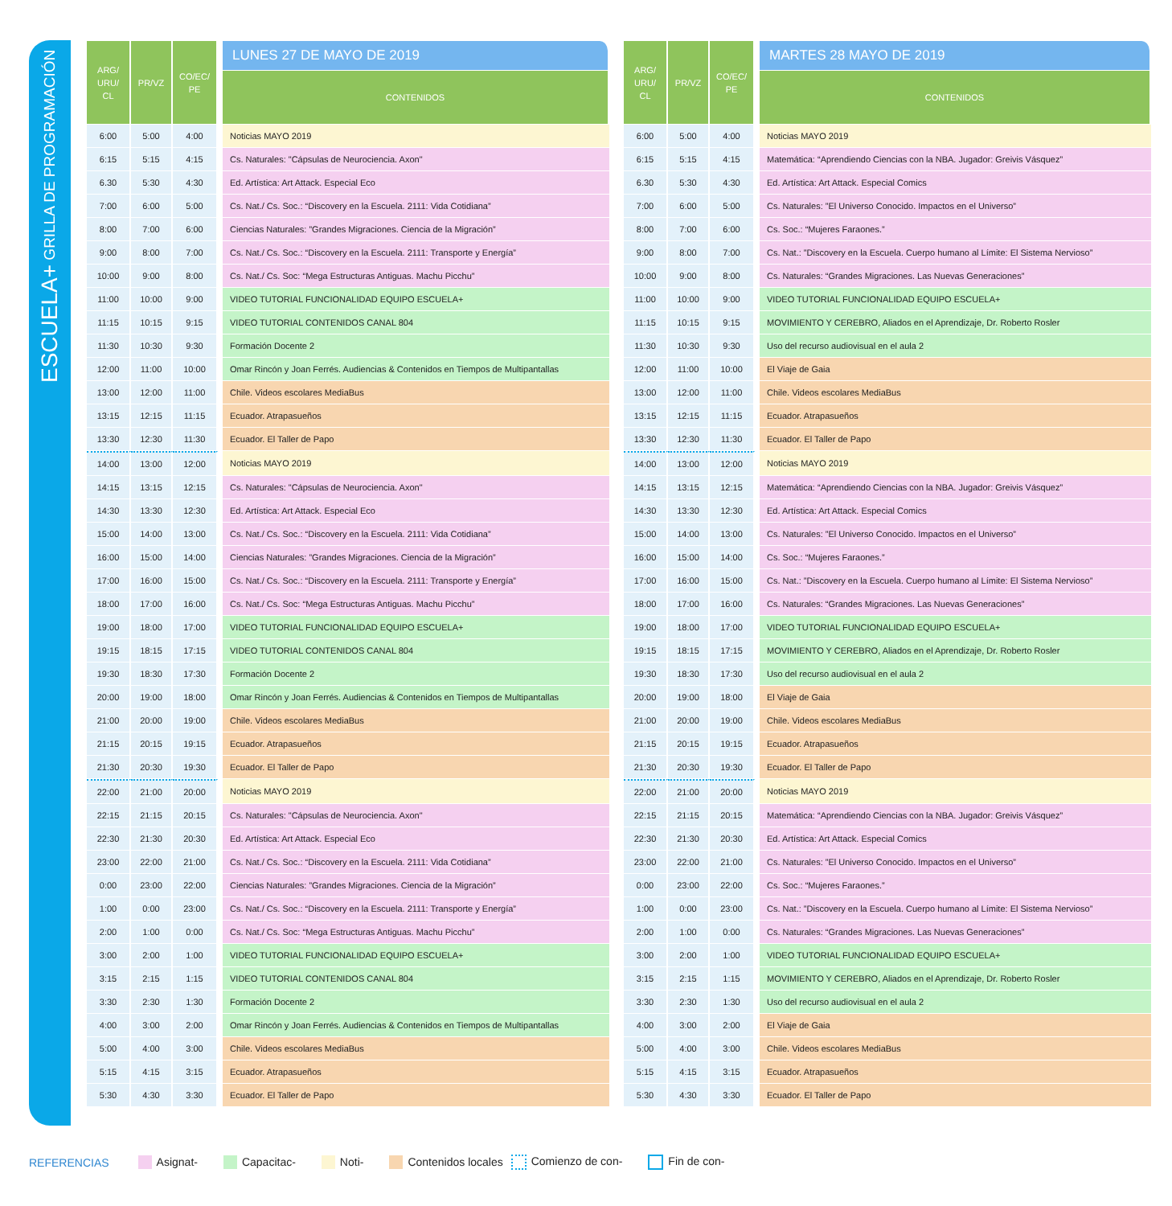ESCUELA+ GRILLA DE PROGRAMACIÓN
| ARG/ URU/ CL | PR/VZ | CO/EC/ PE | | LUNES 27 DE MAYO DE 2019 |
| --- | --- | --- | --- | --- |
| | | | | CONTENIDOS |
| 6:00 | 5:00 | 4:00 | | Noticias MAYO 2019 |
| 6:15 | 5:15 | 4:15 | | Cs. Naturales: "Cápsulas de Neurociencia. Axon" |
| 6.30 | 5:30 | 4:30 | | Ed. Artística: Art Attack. Especial Eco |
| 7:00 | 6:00 | 5:00 | | Cs. Nat./ Cs. Soc.: “Discovery en la Escuela. 2111: Vida Cotidiana” |
| 8:00 | 7:00 | 6:00 | | Ciencias Naturales: ”Grandes Migraciones. Ciencia de la Migración” |
| 9:00 | 8:00 | 7:00 | | Cs. Nat./ Cs. Soc.: “Discovery en la Escuela. 2111: Transporte y Energía” |
| 10:00 | 9:00 | 8:00 | | Cs. Nat./ Cs. Soc: “Mega Estructuras Antiguas. Machu Picchu” |
| 11:00 | 10:00 | 9:00 | | VIDEO TUTORIAL FUNCIONALIDAD EQUIPO ESCUELA+ |
| 11:15 | 10:15 | 9:15 | | VIDEO TUTORIAL CONTENIDOS CANAL 804 |
| 11:30 | 10:30 | 9:30 | | Formación Docente 2 |
| 12:00 | 11:00 | 10:00 | | Omar Rincón y Joan Ferrés. Audiencias & Contenidos en Tiempos de Multipantallas |
| 13:00 | 12:00 | 11:00 | | Chile. Videos escolares MediaBus |
| 13:15 | 12:15 | 11:15 | | Ecuador. Atrapasueños |
| 13:30 | 12:30 | 11:30 | | Ecuador. El Taller de Papo |
| 14:00 | 13:00 | 12:00 | | Noticias MAYO 2019 |
| 14:15 | 13:15 | 12:15 | | Cs. Naturales: "Cápsulas de Neurociencia. Axon" |
| 14:30 | 13:30 | 12:30 | | Ed. Artística: Art Attack. Especial Eco |
| 15:00 | 14:00 | 13:00 | | Cs. Nat./ Cs. Soc.: “Discovery en la Escuela. 2111: Vida Cotidiana” |
| 16:00 | 15:00 | 14:00 | | Ciencias Naturales: ”Grandes Migraciones. Ciencia de la Migración” |
| 17:00 | 16:00 | 15:00 | | Cs. Nat./ Cs. Soc.: “Discovery en la Escuela. 2111: Transporte y Energía” |
| 18:00 | 17:00 | 16:00 | | Cs. Nat./ Cs. Soc: “Mega Estructuras Antiguas. Machu Picchu” |
| 19:00 | 18:00 | 17:00 | | VIDEO TUTORIAL FUNCIONALIDAD EQUIPO ESCUELA+ |
| 19:15 | 18:15 | 17:15 | | VIDEO TUTORIAL CONTENIDOS CANAL 804 |
| 19:30 | 18:30 | 17:30 | | Formación Docente 2 |
| 20:00 | 19:00 | 18:00 | | Omar Rincón y Joan Ferrés. Audiencias & Contenidos en Tiempos de Multipantallas |
| 21:00 | 20:00 | 19:00 | | Chile. Videos escolares MediaBus |
| 21:15 | 20:15 | 19:15 | | Ecuador. Atrapasueños |
| 21:30 | 20:30 | 19:30 | | Ecuador. El Taller de Papo |
| 22:00 | 21:00 | 20:00 | | Noticias MAYO 2019 |
| 22:15 | 21:15 | 20:15 | | Cs. Naturales: "Cápsulas de Neurociencia. Axon" |
| 22:30 | 21:30 | 20:30 | | Ed. Artística: Art Attack. Especial Eco |
| 23:00 | 22:00 | 21:00 | | Cs. Nat./ Cs. Soc.: “Discovery en la Escuela. 2111: Vida Cotidiana” |
| 0:00 | 23:00 | 22:00 | | Ciencias Naturales: ”Grandes Migraciones. Ciencia de la Migración” |
| 1:00 | 0:00 | 23:00 | | Cs. Nat./ Cs. Soc.: “Discovery en la Escuela. 2111: Transporte y Energía” |
| 2:00 | 1:00 | 0:00 | | Cs. Nat./ Cs. Soc: “Mega Estructuras Antiguas. Machu Picchu” |
| 3:00 | 2:00 | 1:00 | | VIDEO TUTORIAL FUNCIONALIDAD EQUIPO ESCUELA+ |
| 3:15 | 2:15 | 1:15 | | VIDEO TUTORIAL CONTENIDOS CANAL 804 |
| 3:30 | 2:30 | 1:30 | | Formación Docente 2 |
| 4:00 | 3:00 | 2:00 | | Omar Rincón y Joan Ferrés. Audiencias & Contenidos en Tiempos de Multipantallas |
| 5:00 | 4:00 | 3:00 | | Chile. Videos escolares MediaBus |
| 5:15 | 4:15 | 3:15 | | Ecuador. Atrapasueños |
| 5:30 | 4:30 | 3:30 | | Ecuador. El Taller de Papo |
| ARG/ URU/ CL | PR/VZ | CO/EC/ PE | | MARTES 28 MAYO DE 2019 |
| --- | --- | --- | --- | --- |
| | | | | CONTENIDOS |
| 6:00 | 5:00 | 4:00 | | Noticias MAYO 2019 |
| 6:15 | 5:15 | 4:15 | | Matemática: “Aprendiendo Ciencias con la NBA. Jugador: Greivis Vásquez” |
| 6.30 | 5:30 | 4:30 | | Ed. Artística: Art Attack. Especial Comics |
| 7:00 | 6:00 | 5:00 | | Cs. Naturales: ”El Universo Conocido. Impactos en el Universo” |
| 8:00 | 7:00 | 6:00 | | Cs. Soc.: “Mujeres Faraones.” |
| 9:00 | 8:00 | 7:00 | | Cs. Nat.: ”Discovery en la Escuela. Cuerpo humano al Límite: El Sistema Nervioso” |
| 10:00 | 9:00 | 8:00 | | Cs. Naturales: “Grandes Migraciones. Las Nuevas Generaciones” |
| 11:00 | 10:00 | 9:00 | | VIDEO TUTORIAL FUNCIONALIDAD EQUIPO ESCUELA+ |
| 11:15 | 10:15 | 9:15 | | MOVIMIENTO Y CEREBRO, Aliados en el Aprendizaje, Dr. Roberto Rosler |
| 11:30 | 10:30 | 9:30 | | Uso del recurso audiovisual en el aula 2 |
| 12:00 | 11:00 | 10:00 | | El Viaje de Gaia |
| 13:00 | 12:00 | 11:00 | | Chile. Videos escolares MediaBus |
| 13:15 | 12:15 | 11:15 | | Ecuador. Atrapasueños |
| 13:30 | 12:30 | 11:30 | | Ecuador. El Taller de Papo |
| 14:00 | 13:00 | 12:00 | | Noticias MAYO 2019 |
| 14:15 | 13:15 | 12:15 | | Matemática: “Aprendiendo Ciencias con la NBA. Jugador: Greivis Vásquez” |
| 14:30 | 13:30 | 12:30 | | Ed. Artística: Art Attack. Especial Comics |
| 15:00 | 14:00 | 13:00 | | Cs. Naturales: ”El Universo Conocido. Impactos en el Universo” |
| 16:00 | 15:00 | 14:00 | | Cs. Soc.: “Mujeres Faraones.” |
| 17:00 | 16:00 | 15:00 | | Cs. Nat.: ”Discovery en la Escuela. Cuerpo humano al Límite: El Sistema Nervioso” |
| 18:00 | 17:00 | 16:00 | | Cs. Naturales: “Grandes Migraciones. Las Nuevas Generaciones” |
| 19:00 | 18:00 | 17:00 | | VIDEO TUTORIAL FUNCIONALIDAD EQUIPO ESCUELA+ |
| 19:15 | 18:15 | 17:15 | | MOVIMIENTO Y CEREBRO, Aliados en el Aprendizaje, Dr. Roberto Rosler |
| 19:30 | 18:30 | 17:30 | | Uso del recurso audiovisual en el aula 2 |
| 20:00 | 19:00 | 18:00 | | El Viaje de Gaia |
| 21:00 | 20:00 | 19:00 | | Chile. Videos escolares MediaBus |
| 21:15 | 20:15 | 19:15 | | Ecuador. Atrapasueños |
| 21:30 | 20:30 | 19:30 | | Ecuador. El Taller de Papo |
| 22:00 | 21:00 | 20:00 | | Noticias MAYO 2019 |
| 22:15 | 21:15 | 20:15 | | Matemática: “Aprendiendo Ciencias con la NBA. Jugador: Greivis Vásquez” |
| 22:30 | 21:30 | 20:30 | | Ed. Artística: Art Attack. Especial Comics |
| 23:00 | 22:00 | 21:00 | | Cs. Naturales: ”El Universo Conocido. Impactos en el Universo” |
| 0:00 | 23:00 | 22:00 | | Cs. Soc.: “Mujeres Faraones.” |
| 1:00 | 0:00 | 23:00 | | Cs. Nat.: ”Discovery en la Escuela. Cuerpo humano al Límite: El Sistema Nervioso” |
| 2:00 | 1:00 | 0:00 | | Cs. Naturales: “Grandes Migraciones. Las Nuevas Generaciones” |
| 3:00 | 2:00 | 1:00 | | VIDEO TUTORIAL FUNCIONALIDAD EQUIPO ESCUELA+ |
| 3:15 | 2:15 | 1:15 | | MOVIMIENTO Y CEREBRO, Aliados en el Aprendizaje, Dr. Roberto Rosler |
| 3:30 | 2:30 | 1:30 | | Uso del recurso audiovisual en el aula 2 |
| 4:00 | 3:00 | 2:00 | | El Viaje de Gaia |
| 5:00 | 4:00 | 3:00 | | Chile. Videos escolares MediaBus |
| 5:15 | 4:15 | 3:15 | | Ecuador. Atrapasueños |
| 5:30 | 4:30 | 3:30 | | Ecuador. El Taller de Papo |
REFERENCIAS Asignat- Capacitac- Noti- Contenidos locales Comienzo de con- Fin de con-